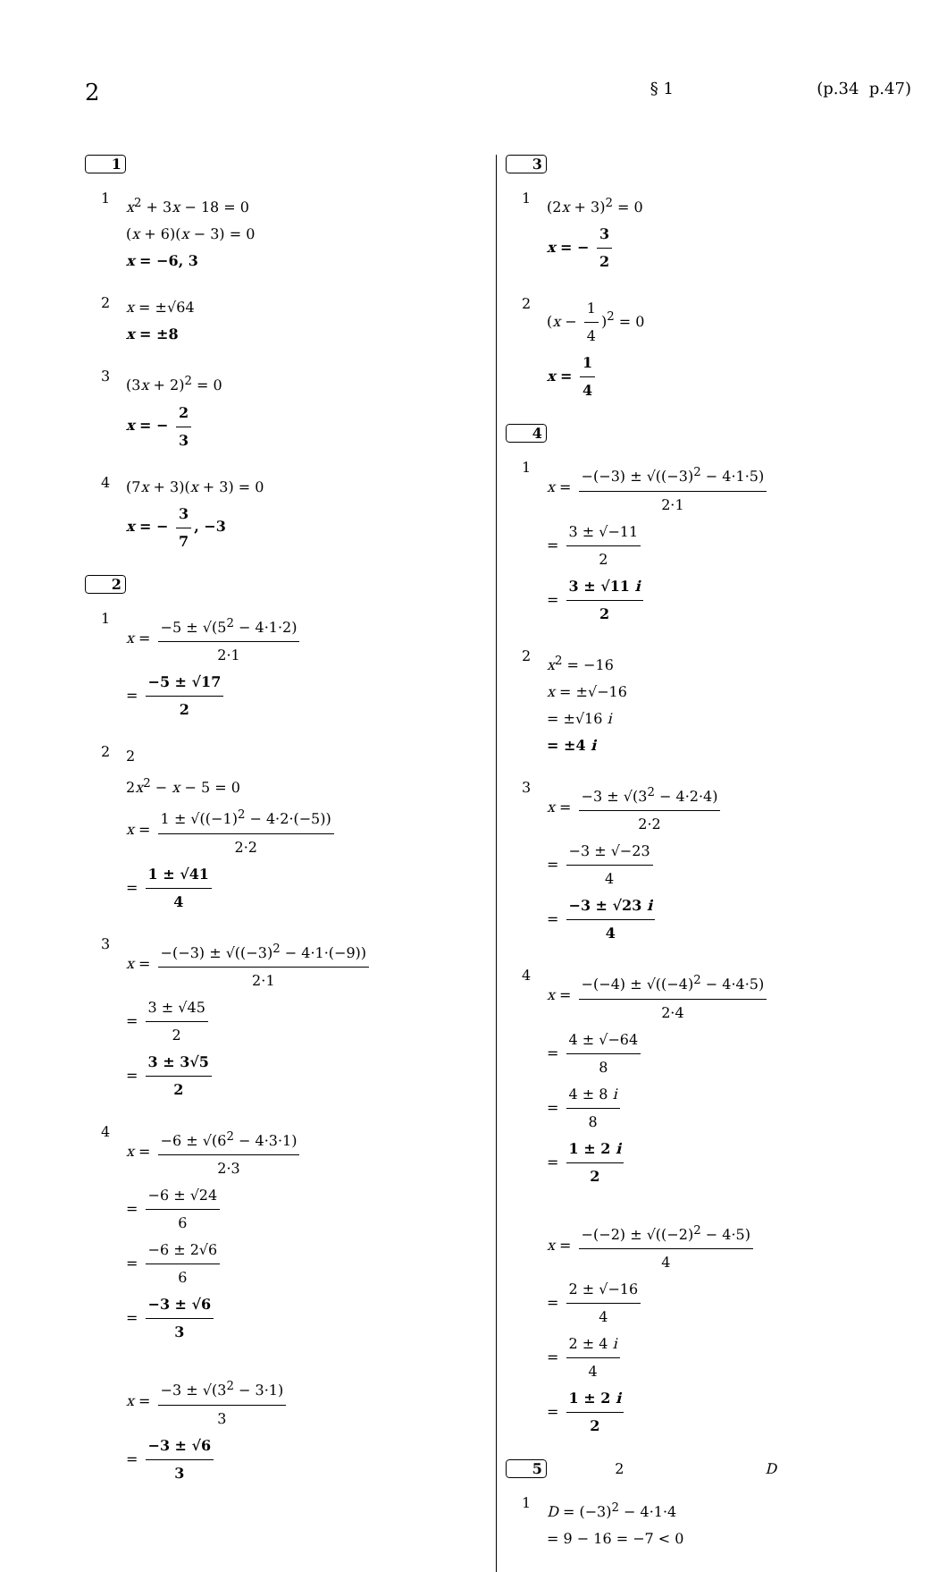2 § 1 (p.34 p.47)
1
1
x<sup>2</sup> + 3x − 18 = 0
(x + 6)(x − 3) = 0
x = −6, 3
2
x = ±√64
x = ±8
3
(3x + 2)<sup>2</sup> = 0
x = − 2 3
4
(7x + 3)(x + 3) = 0
x = − 3 7, −3
2
1
x = −5 ± √(5<sup>2</sup> − 4·1·2) 2·1
= −5 ± √17 2
2
2
2x<sup>2</sup> − x − 5 = 0
x = 1 ± √((−1)<sup>2</sup> − 4·2·(−5)) 2·2
= 1 ± √41 4
3
x = −(−3) ± √((−3)<sup>2</sup> − 4·1·(−9)) 2·1
= 3 ± √45 2
= 3 ± 3√5 2
4
x = −6 ± √(6<sup>2</sup> − 4·3·1) 2·3
= −6 ± √24 6
= −6 ± 2√6 6
= −3 ± √6 3
x = −3 ± √(3<sup>2</sup> − 3·1) 3
= −3 ± √6 3
3
1
(2x + 3)<sup>2</sup> = 0
x = − 3 2
2
(x − 1 4)<sup>2</sup> = 0
x = 1 4
4
1
x = −(−3) ± √((−3)<sup>2</sup> − 4·1·5) 2·1
= 3 ± √−11 2
= 3 ± √11 i 2
2
x<sup>2</sup> = −16
x = ±√−16
= ±√16 i
= ±4 i
3
x = −3 ± √(3<sup>2</sup> − 4·2·4) 2·2
= −3 ± √−23 4
= −3 ± √23 i 4
4
x = −(−4) ± √((−4)<sup>2</sup> − 4·4·5) 2·4
= 4 ± √−64 8
= 4 ± 8 i 8
= 1 ± 2 i 2
x = −(−2) ± √((−2)<sup>2</sup> − 4·5) 4
= 2 ± √−16 4
= 2 ± 4 i 4
= 1 ± 2 i 2
5 2 D
1
D = (−3)<sup>2</sup> − 4·1·4
= 9 − 16 = −7 < 0